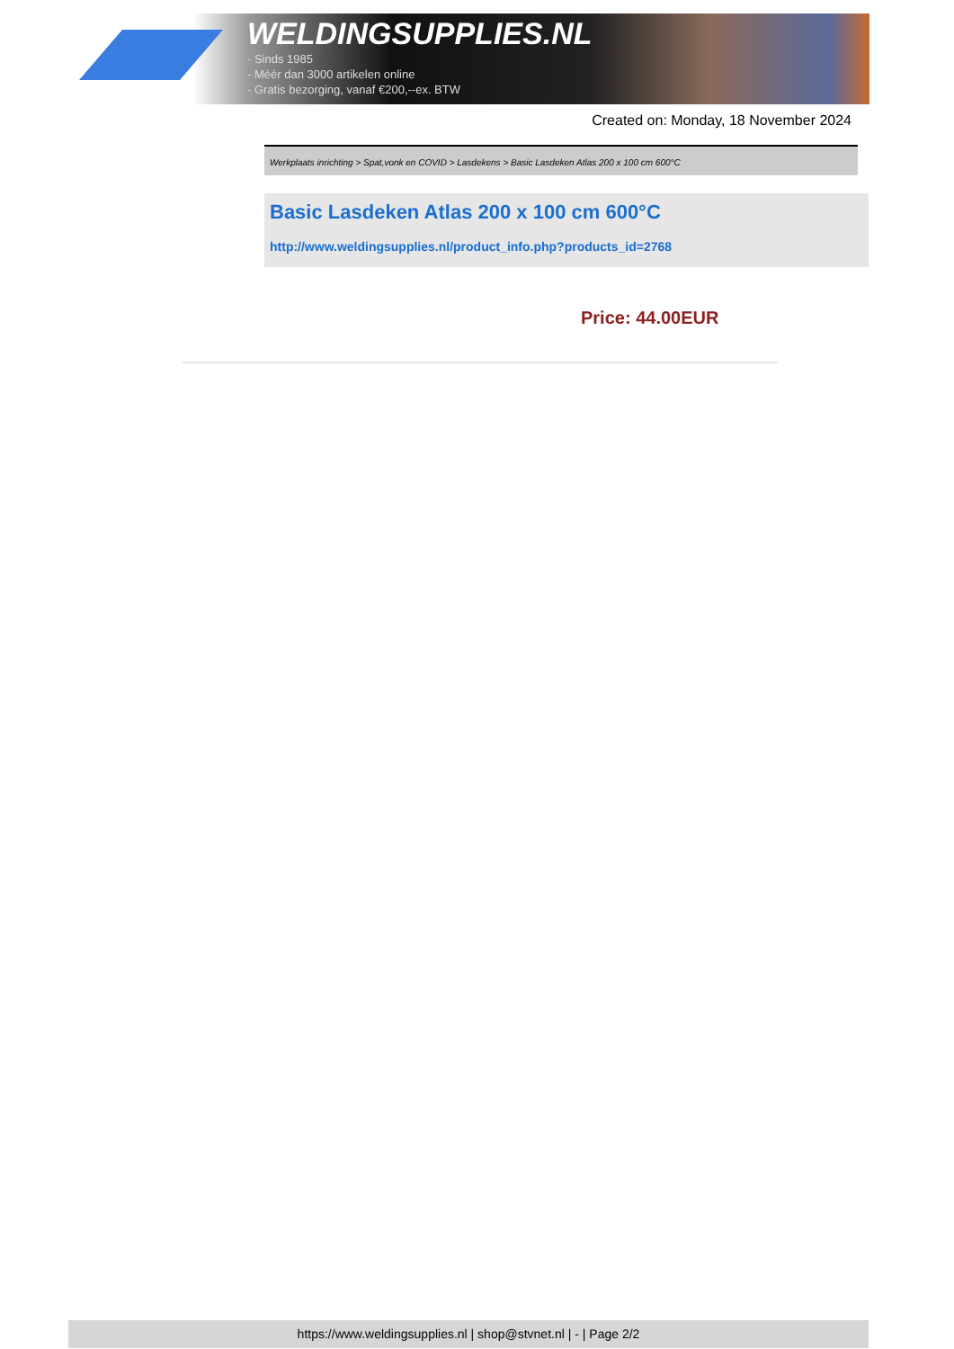WELDINGSUPPLIES.NL
- Sinds 1985
- Méér dan 3000 artikelen online
- Gratis bezorging, vanaf €200,--ex. BTW
Created on: Monday, 18 November 2024
Werkplaats inrichting > Spat,vonk en COVID > Lasdekens > Basic Lasdeken Atlas 200 x 100 cm 600°C
Basic Lasdeken Atlas 200 x 100 cm 600°C
http://www.weldingsupplies.nl/product_info.php?products_id=2768
Price: 44.00EUR
https://www.weldingsupplies.nl | shop@stvnet.nl | - | Page 2/2